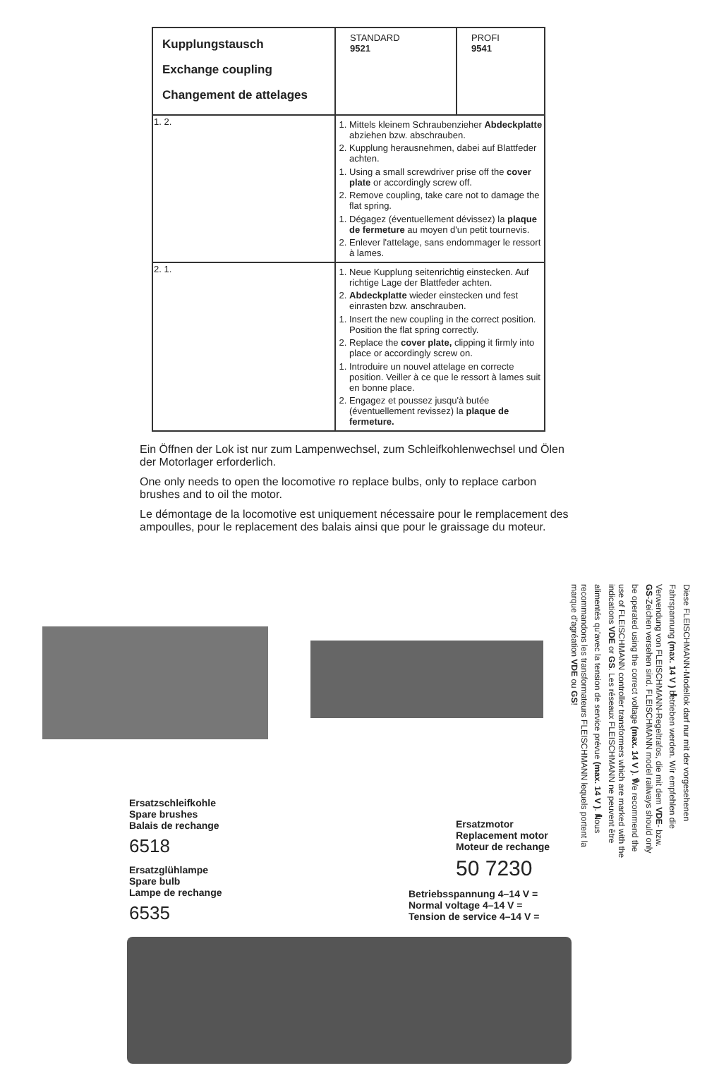| Kupplungstausch Exchange coupling Changement de attelages | STANDARD 9521 | PROFI 9541 |
| 1. 2. | 1. Mittels kleinem Schraubenzieher Abdeckplatte abziehen bzw. abschrauben. 2. Kupplung herausnehmen, dabei auf Blattfeder achten. 1. Using a small screwdriver prise off the cover plate or accordingly screw off. 2. Remove coupling, take care not to damage the flat spring. 1. Dégagez (éventuellement dévissez) la plaque de fermeture au moyen d'un petit tournevis. 2. Enlever l'attelage, sans endommager le ressort à lames. | |
| 2. 1. | 1. Neue Kupplung seitenrichtig einstecken. Auf richtige Lage der Blattfeder achten. 2. Abdeckplatte wieder einstecken und fest einrasten bzw. anschrauben. 1. Insert the new coupling in the correct position. Position the flat spring correctly. 2. Replace the cover plate, clipping it firmly into place or accordingly screw on. 1. Introduire un nouvel attelage en correcte position. Veiller à ce que le ressort à lames suit en bonne place. 2. Engagez et poussez jusqu'à butée (éventuellement revissez) la plaque de fermeture. | |
Ein Öffnen der Lok ist nur zum Lampenwechsel, zum Schleifkohlenwechsel und Ölen der Motorlager erforderlich.
One only needs to open the locomotive ro replace bulbs, only to replace carbon brushes and to oil the motor.
Le démontage de la locomotive est uniquement nécessaire pour le remplacement des ampoulles, pour le replacement des balais ainsi que pour le graissage du moteur.
Diese FLEISCHMANN-Modellok darf nur mit der vorgesehenen Fahrspannung (max. 14 V ⎓) betrieben werden. Wir empfehlen die Verwendung von FLEISCHMANN-Regeltrafos, die mit dem VDE- bzw. GS-Zeichen versehen sind. FLEISCHMANN model railways should only be operated using the correct voltage (max. 14 V ⎓). We recommend the use of FLEISCHMANN controller transformers which are marked with the indications VDE or GS. Les réseaux FLEISCHMANN ne peuvent être alimentés qu'avec la tension de service prévue (max. 14 V ⎓). Nous recommandons les transformateurs FLEISCHMANN lequels portent la marque d'agréation VDE ou GS!
Ersatzschleifkohle
Spare brushes
Balais de rechange
6518
Ersatzglühlampe
Spare bulb
Lampe de rechange
6535
Ersatzmotor
Replacement motor
Moteur de rechange
50 7230
Betriebsspannung 4–14 V =
Normal voltage 4–14 V =
Tension de service 4–14 V =